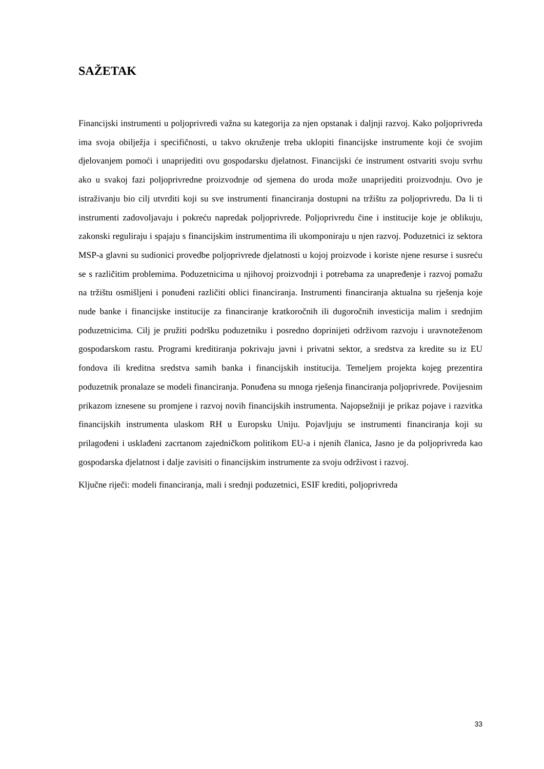SAŽETAK
Financijski instrumenti u poljoprivredi važna su kategorija za njen opstanak i daljnji razvoj. Kako poljoprivreda ima svoja obilježja i specifičnosti, u takvo okruženje treba uklopiti financijske instrumente koji će svojim djelovanjem pomoći i unaprijediti ovu gospodarsku djelatnost. Financijski će instrument ostvariti svoju svrhu ako u svakoj fazi poljoprivredne proizvodnje od sjemena do uroda može unaprijediti proizvodnju. Ovo je istraživanju bio cilj utvrditi koji su sve instrumenti financiranja dostupni na tržištu za poljoprivredu. Da li ti instrumenti zadovoljavaju i pokreću napredak poljoprivrede. Poljoprivredu čine i institucije koje je oblikuju, zakonski reguliraju i spajaju s financijskim instrumentima ili ukomponiraju u njen razvoj. Poduzetnici iz sektora MSP-a glavni su sudionici provedbe poljoprivrede djelatnosti u kojoj proizvode i koriste njene resurse i susreću se s različitim problemima. Poduzetnicima u njihovoj proizvodnji i potrebama za unapređenje i razvoj pomažu na tržištu osmišljeni i ponuđeni različiti oblici financiranja. Instrumenti financiranja aktualna su rješenja koje nude banke i financijske institucije za financiranje kratkoročnih ili dugoročnih investicija malim i srednjim poduzetnicima. Cilj je pružiti podršku poduzetniku i posredno doprinijeti održivom razvoju i uravnoteženom gospodarskom rastu. Programi kreditiranja pokrivaju javni i privatni sektor, a sredstva za kredite su iz EU fondova ili kreditna sredstva samih banka i financijskih institucija. Temeljem projekta kojeg prezentira poduzetnik pronalaze se modeli financiranja. Ponuđena su mnoga rješenja financiranja poljoprivrede. Povijesnim prikazom iznesene su promjene i razvoj novih financijskih instrumenta. Najopsežniji je prikaz pojave i razvitka financijskih instrumenta ulaskom RH u Europsku Uniju. Pojavljuju se instrumenti financiranja koji su prilagođeni i usklađeni zacrtanom zajedničkom politikom EU-a i njenih članica, Jasno je da poljoprivreda kao gospodarska djelatnost i dalje zavisiti o financijskim instrumente za svoju održivost i razvoj.
Ključne riječi: modeli financiranja, mali i srednji poduzetnici, ESIF krediti, poljoprivreda
33